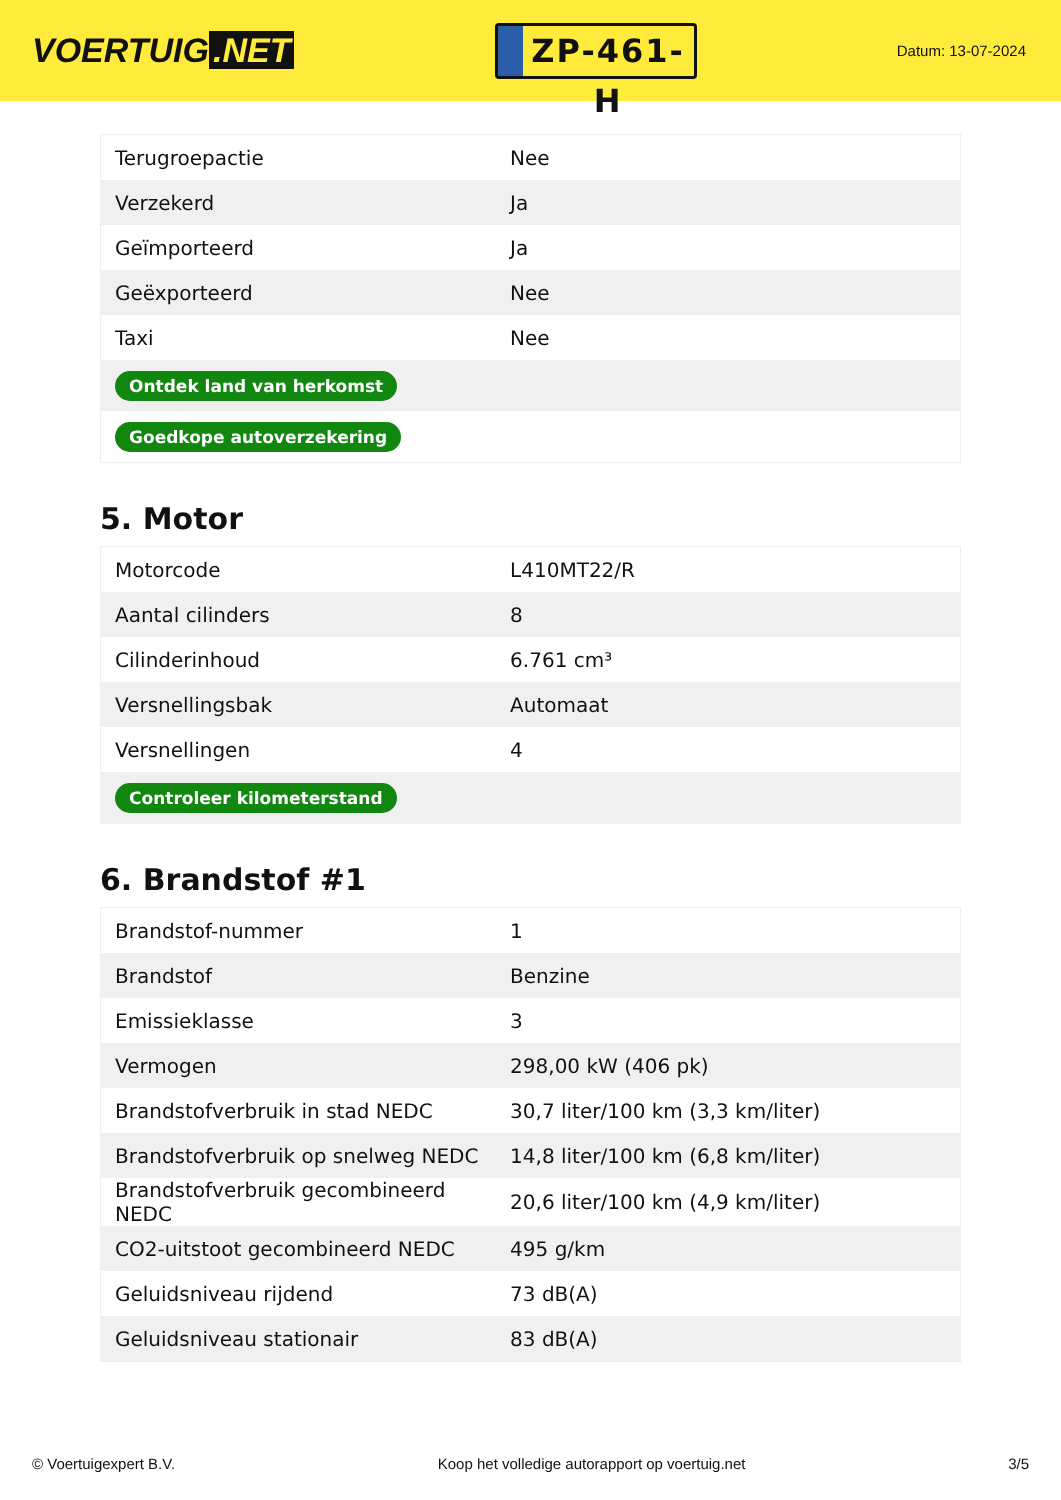VOERTUIG.NET
ZP-461-H
Datum: 13-07-2024
| Terugroepactie | Nee |
| Verzekerd | Ja |
| Geïmporteerd | Ja |
| Geëxporteerd | Nee |
| Taxi | Nee |
| Ontdek land van herkomst | |
| Goedkope autoverzekering | |
5. Motor
| Motorcode | L410MT22/R |
| Aantal cilinders | 8 |
| Cilinderinhoud | 6.761 cm³ |
| Versnellingsbak | Automaat |
| Versnellingen | 4 |
| Controleer kilometerstand | |
6. Brandstof #1
| Brandstof-nummer | 1 |
| Brandstof | Benzine |
| Emissieklasse | 3 |
| Vermogen | 298,00 kW (406 pk) |
| Brandstofverbruik in stad NEDC | 30,7 liter/100 km (3,3 km/liter) |
| Brandstofverbruik op snelweg NEDC | 14,8 liter/100 km (6,8 km/liter) |
| Brandstofverbruik gecombineerd NEDC | 20,6 liter/100 km (4,9 km/liter) |
| CO2-uitstoot gecombineerd NEDC | 495 g/km |
| Geluidsniveau rijdend | 73 dB(A) |
| Geluidsniveau stationair | 83 dB(A) |
© Voertuigexpert B.V. Koop het volledige autorapport op voertuig.net 3/5